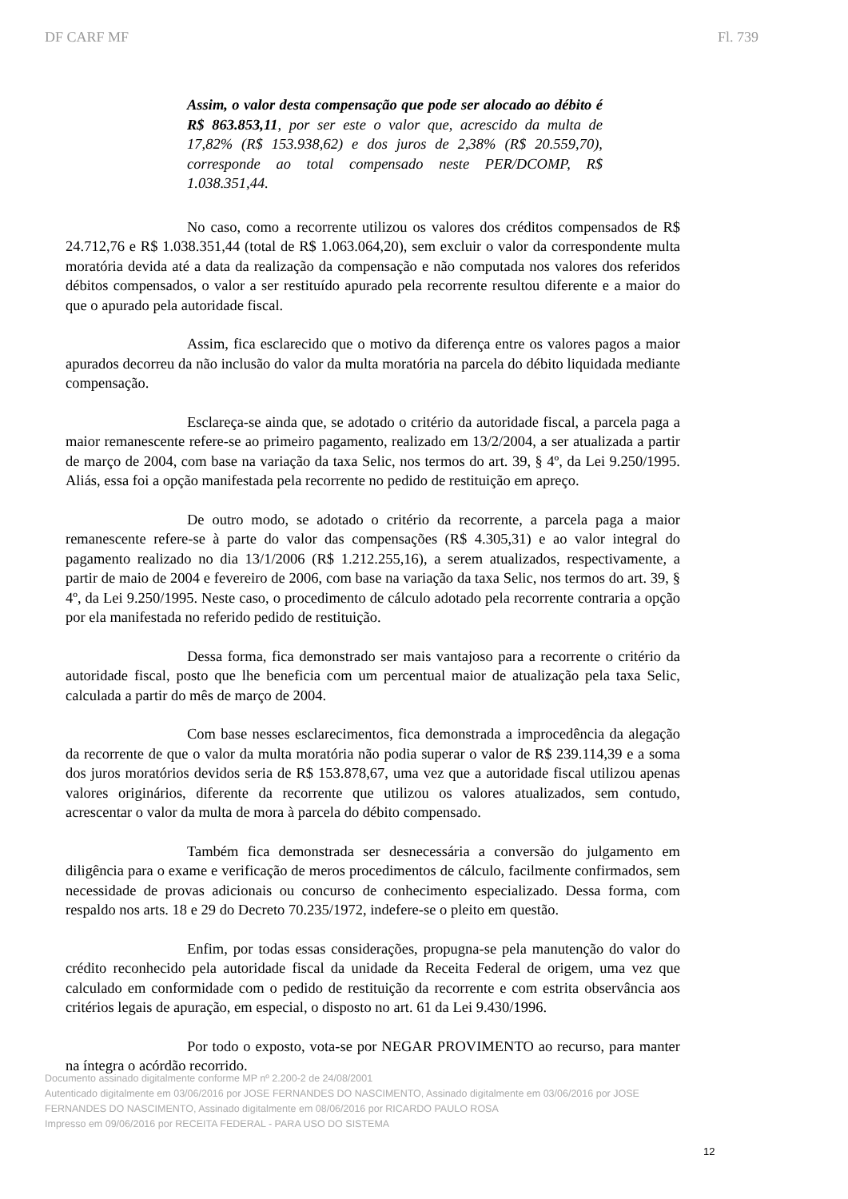DF CARF MF Fl. 739
Assim, o valor desta compensação que pode ser alocado ao débito é R$ 863.853,11, por ser este o valor que, acrescido da multa de 17,82% (R$ 153.938,62) e dos juros de 2,38% (R$ 20.559,70), corresponde ao total compensado neste PER/DCOMP, R$ 1.038.351,44.
No caso, como a recorrente utilizou os valores dos créditos compensados de R$ 24.712,76 e R$ 1.038.351,44 (total de R$ 1.063.064,20), sem excluir o valor da correspondente multa moratória devida até a data da realização da compensação e não computada nos valores dos referidos débitos compensados, o valor a ser restituído apurado pela recorrente resultou diferente e a maior do que o apurado pela autoridade fiscal.
Assim, fica esclarecido que o motivo da diferença entre os valores pagos a maior apurados decorreu da não inclusão do valor da multa moratória na parcela do débito liquidada mediante compensação.
Esclareça-se ainda que, se adotado o critério da autoridade fiscal, a parcela paga a maior remanescente refere-se ao primeiro pagamento, realizado em 13/2/2004, a ser atualizada a partir de março de 2004, com base na variação da taxa Selic, nos termos do art. 39, § 4º, da Lei 9.250/1995. Aliás, essa foi a opção manifestada pela recorrente no pedido de restituição em apreço.
De outro modo, se adotado o critério da recorrente, a parcela paga a maior remanescente refere-se à parte do valor das compensações (R$ 4.305,31) e ao valor integral do pagamento realizado no dia 13/1/2006 (R$ 1.212.255,16), a serem atualizados, respectivamente, a partir de maio de 2004 e fevereiro de 2006, com base na variação da taxa Selic, nos termos do art. 39, § 4º, da Lei 9.250/1995. Neste caso, o procedimento de cálculo adotado pela recorrente contraria a opção por ela manifestada no referido pedido de restituição.
Dessa forma, fica demonstrado ser mais vantajoso para a recorrente o critério da autoridade fiscal, posto que lhe beneficia com um percentual maior de atualização pela taxa Selic, calculada a partir do mês de março de 2004.
Com base nesses esclarecimentos, fica demonstrada a improcedência da alegação da recorrente de que o valor da multa moratória não podia superar o valor de R$ 239.114,39 e a soma dos juros moratórios devidos seria de R$ 153.878,67, uma vez que a autoridade fiscal utilizou apenas valores originários, diferente da recorrente que utilizou os valores atualizados, sem contudo, acrescentar o valor da multa de mora à parcela do débito compensado.
Também fica demonstrada ser desnecessária a conversão do julgamento em diligência para o exame e verificação de meros procedimentos de cálculo, facilmente confirmados, sem necessidade de provas adicionais ou concurso de conhecimento especializado. Dessa forma, com respaldo nos arts. 18 e 29 do Decreto 70.235/1972, indefere-se o pleito em questão.
Enfim, por todas essas considerações, propugna-se pela manutenção do valor do crédito reconhecido pela autoridade fiscal da unidade da Receita Federal de origem, uma vez que calculado em conformidade com o pedido de restituição da recorrente e com estrita observância aos critérios legais de apuração, em especial, o disposto no art. 61 da Lei 9.430/1996.
Por todo o exposto, vota-se por NEGAR PROVIMENTO ao recurso, para manter na íntegra o acórdão recorrido.
Documento assinado digitalmente conforme MP nº 2.200-2 de 24/08/2001
Autenticado digitalmente em 03/06/2016 por JOSE FERNANDES DO NASCIMENTO, Assinado digitalmente em 03/06/2016 por JOSE FERNANDES DO NASCIMENTO, Assinado digitalmente em 08/06/2016 por RICARDO PAULO ROSA
Impresso em 09/06/2016 por RECEITA FEDERAL - PARA USO DO SISTEMA
12